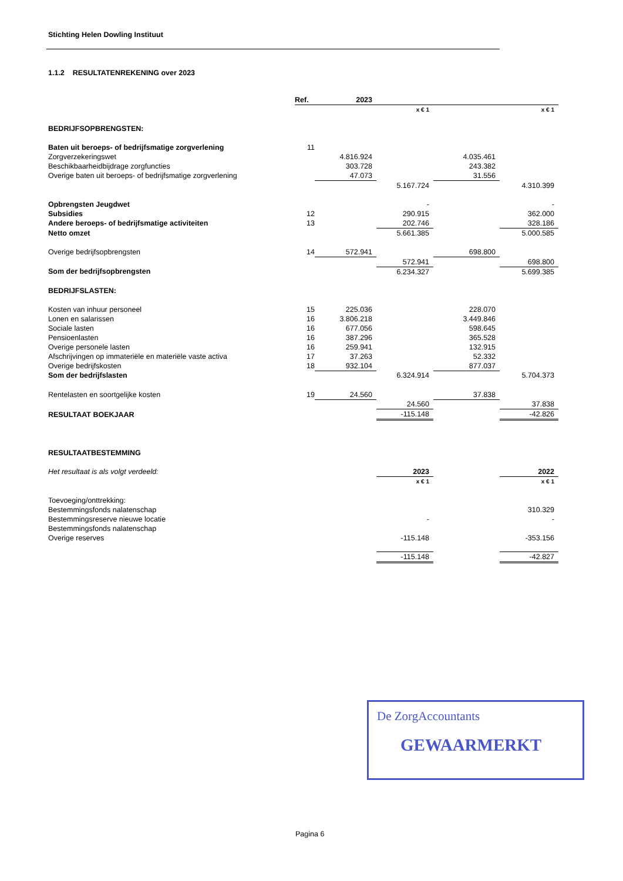Stichting Helen Dowling Instituut
1.1.2 RESULTATENREKENING over 2023
| | Ref. | 2023 | | | |
| --- | --- | --- | --- | --- | --- |
| | | | x € 1 | x € 1 | |
| BEDRIJFSOPBRENGSTEN: | | | | | |
| Baten uit beroeps- of bedrijfsmatige zorgverlening | 11 | | | | |
| Zorgverzekeringswet | | 4.816.924 | | 4.035.461 | |
| Beschikbaarheidbijdrage zorgfuncties | | 303.728 | | 243.382 | |
| Overige baten uit beroeps- of bedrijfsmatige zorgverlening | | 47.073 | | 31.556 | |
| | | | 5.167.724 | | 4.310.399 |
| Opbrengsten Jeugdwet | | | - | | - |
| Subsidies | 12 | | 290.915 | | 362.000 |
| Andere beroeps- of bedrijfsmatige activiteiten | 13 | | 202.746 | | 328.186 |
| Netto omzet | | | 5.661.385 | | 5.000.585 |
| Overige bedrijfsopbrengsten | 14 | 572.941 | | 698.800 | |
| | | | 572.941 | | 698.800 |
| Som der bedrijfsopbrengsten | | | 6.234.327 | | 5.699.385 |
| BEDRIJFSLASTEN: | | | | | |
| Kosten van inhuur personeel | 15 | 225.036 | | 228.070 | |
| Lonen en salarissen | 16 | 3.806.218 | | 3.449.846 | |
| Sociale lasten | 16 | 677.056 | | 598.645 | |
| Pensioenlasten | 16 | 387.296 | | 365.528 | |
| Overige personele lasten | 16 | 259.941 | | 132.915 | |
| Afschrijvingen op immateriële en materiële vaste activa | 17 | 37.263 | | 52.332 | |
| Overige bedrijfskosten | 18 | 932.104 | | 877.037 | |
| Som der bedrijfslasten | | | 6.324.914 | | 5.704.373 |
| Rentelasten en soortgelijke kosten | 19 | 24.560 | | 37.838 | |
| | | | 24.560 | | 37.838 |
| RESULTAAT BOEKJAAR | | | -115.148 | | -42.826 |
| RESULTAATBESTEMMING | | | | | |
| Het resultaat is als volgt verdeeld: | | | 2023 | | 2022 |
| | | | x € 1 | | x € 1 |
| Toevoeging/onttrekking: | | | | | |
| Bestemmingsfonds nalatenschap | | | | | 310.329 |
| Bestemmingsreserve nieuwe locatie | | | - | | - |
| Bestemmingsfonds nalatenschap | | | | | |
| Overige reserves | | | -115.148 | | -353.156 |
| | | | -115.148 | | -42.827 |
De ZorgAccountants
GEWAARMERKT
Pagina 6